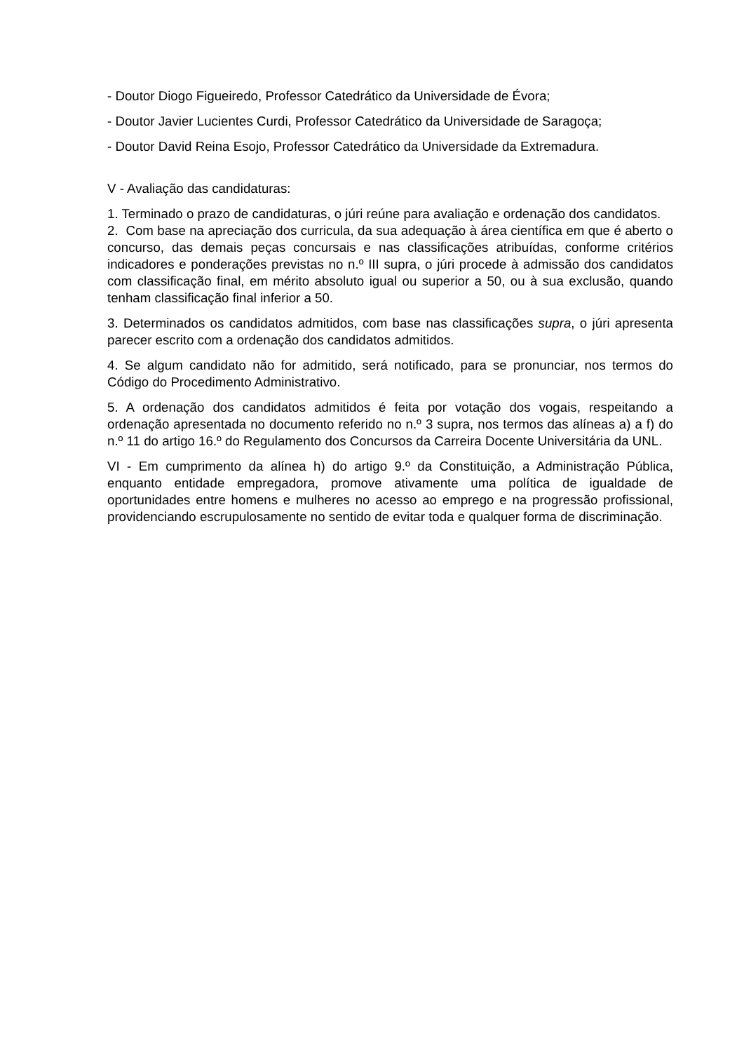- Doutor Diogo Figueiredo, Professor Catedrático da Universidade de Évora;
- Doutor Javier Lucientes Curdi, Professor Catedrático da Universidade de Saragoça;
- Doutor David Reina Esojo, Professor Catedrático da Universidade da Extremadura.
V - Avaliação das candidaturas:
1. Terminado o prazo de candidaturas, o júri reúne para avaliação e ordenação dos candidatos.
2. Com base na apreciação dos curricula, da sua adequação à área científica em que é aberto o concurso, das demais peças concursais e nas classificações atribuídas, conforme critérios indicadores e ponderações previstas no n.º III supra, o júri procede à admissão dos candidatos com classificação final, em mérito absoluto igual ou superior a 50, ou à sua exclusão, quando tenham classificação final inferior a 50.
3. Determinados os candidatos admitidos, com base nas classificações supra, o júri apresenta parecer escrito com a ordenação dos candidatos admitidos.
4. Se algum candidato não for admitido, será notificado, para se pronunciar, nos termos do Código do Procedimento Administrativo.
5. A ordenação dos candidatos admitidos é feita por votação dos vogais, respeitando a ordenação apresentada no documento referido no n.º 3 supra, nos termos das alíneas a) a f) do n.º 11 do artigo 16.º do Regulamento dos Concursos da Carreira Docente Universitária da UNL.
VI - Em cumprimento da alínea h) do artigo 9.º da Constituição, a Administração Pública, enquanto entidade empregadora, promove ativamente uma política de igualdade de oportunidades entre homens e mulheres no acesso ao emprego e na progressão profissional, providenciando escrupulosamente no sentido de evitar toda e qualquer forma de discriminação.